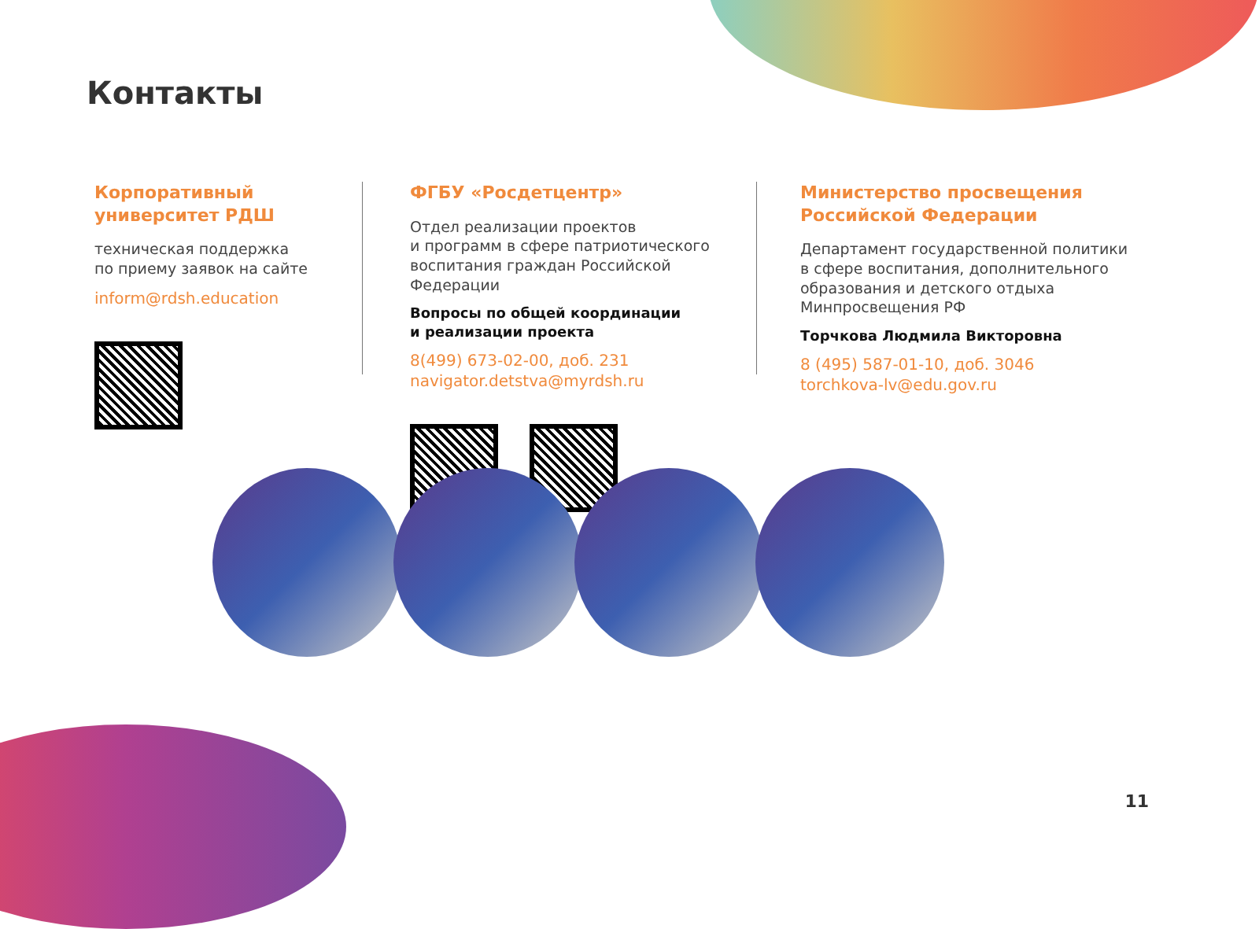Контакты
Корпоративный
университет РДШ
техническая поддержка
по приему заявок на сайте
inform@rdsh.education
ФГБУ «Росдетцентр»
Отдел реализации проектов
и программ в сфере патриотического воспитания граждан Российской Федерации
Вопросы по общей координации
и реализации проекта
8(499) 673-02-00, доб. 231
navigator.detstva@myrdsh.ru
Министерство просвещения
Российской Федерации
Департамент государственной политики в сфере воспитания, дополнительного образования и детского отдыха Минпросвещения РФ
Торчкова Людмила Викторовна
8 (495) 587-01-10, доб. 3046
torchkova-lv@edu.gov.ru
11